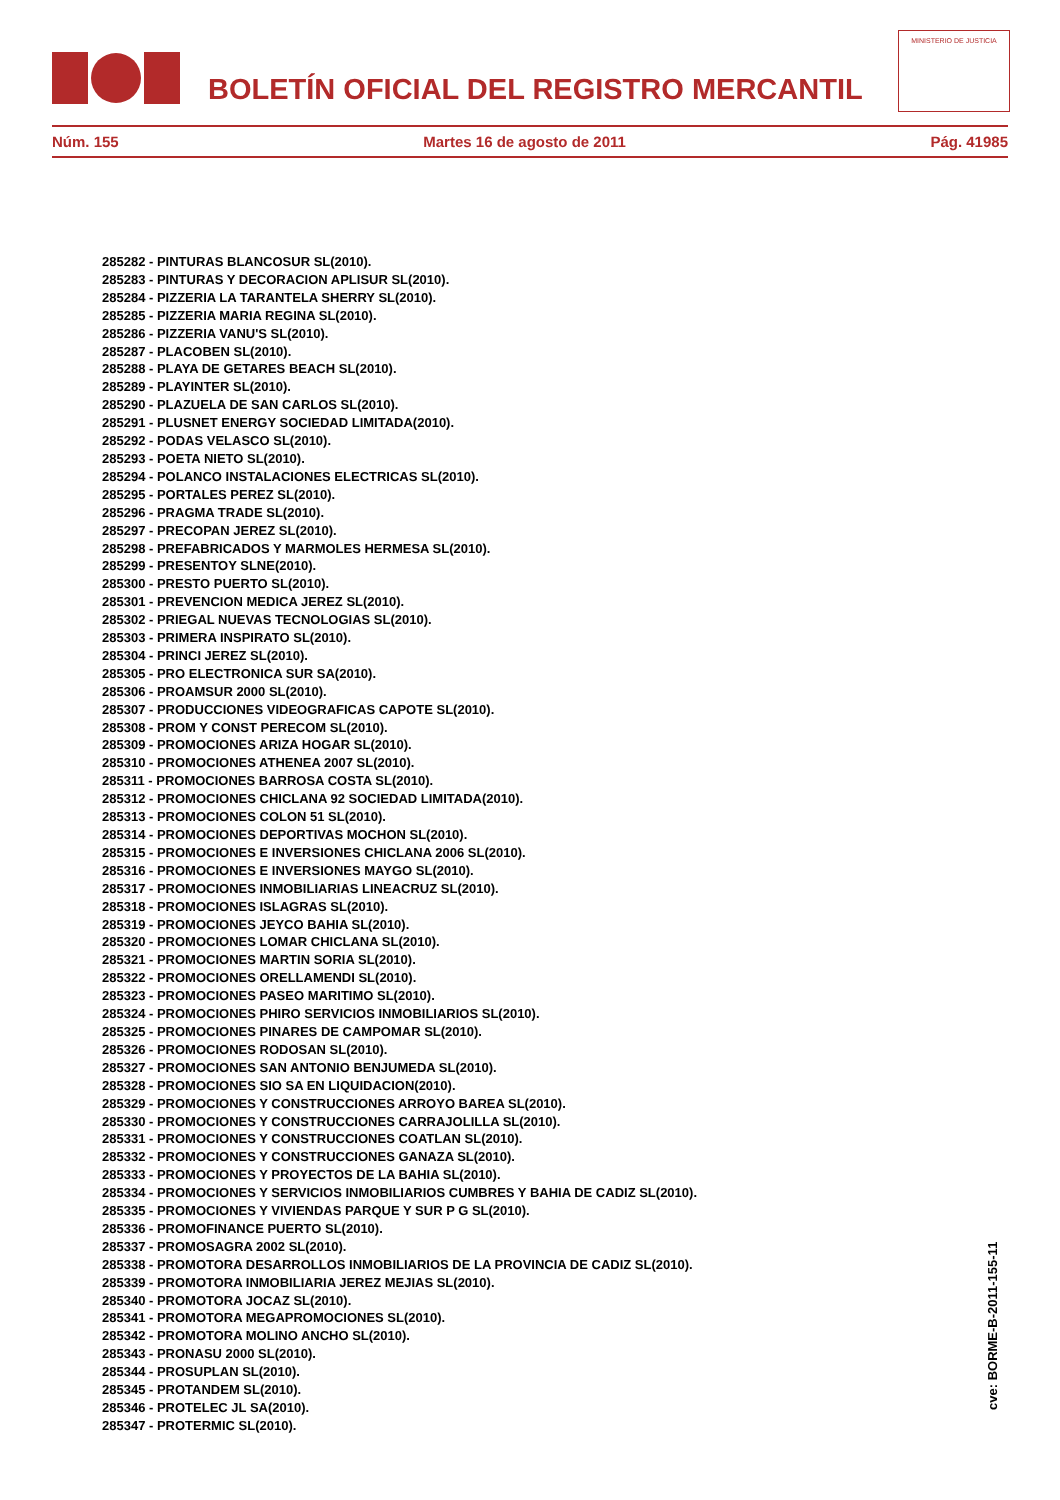BOLETÍN OFICIAL DEL REGISTRO MERCANTIL
MINISTERIO DE JUSTICIA
Núm. 155 Martes 16 de agosto de 2011 Pág. 41985
285282 - PINTURAS BLANCOSUR SL(2010).
285283 - PINTURAS Y DECORACION APLISUR SL(2010).
285284 - PIZZERIA LA TARANTELA SHERRY SL(2010).
285285 - PIZZERIA MARIA REGINA SL(2010).
285286 - PIZZERIA VANU'S SL(2010).
285287 - PLACOBEN SL(2010).
285288 - PLAYA DE GETARES BEACH SL(2010).
285289 - PLAYINTER SL(2010).
285290 - PLAZUELA DE SAN CARLOS SL(2010).
285291 - PLUSNET ENERGY SOCIEDAD LIMITADA(2010).
285292 - PODAS VELASCO SL(2010).
285293 - POETA NIETO SL(2010).
285294 - POLANCO INSTALACIONES ELECTRICAS SL(2010).
285295 - PORTALES PEREZ SL(2010).
285296 - PRAGMA TRADE SL(2010).
285297 - PRECOPAN JEREZ SL(2010).
285298 - PREFABRICADOS Y MARMOLES HERMESA SL(2010).
285299 - PRESENTOY SLNE(2010).
285300 - PRESTO PUERTO SL(2010).
285301 - PREVENCION MEDICA JEREZ SL(2010).
285302 - PRIEGAL NUEVAS TECNOLOGIAS SL(2010).
285303 - PRIMERA INSPIRATO SL(2010).
285304 - PRINCI JEREZ SL(2010).
285305 - PRO ELECTRONICA SUR SA(2010).
285306 - PROAMSUR 2000 SL(2010).
285307 - PRODUCCIONES VIDEOGRAFICAS CAPOTE SL(2010).
285308 - PROM Y CONST PERECOM SL(2010).
285309 - PROMOCIONES ARIZA HOGAR SL(2010).
285310 - PROMOCIONES ATHENEA 2007 SL(2010).
285311 - PROMOCIONES BARROSA COSTA SL(2010).
285312 - PROMOCIONES CHICLANA 92 SOCIEDAD LIMITADA(2010).
285313 - PROMOCIONES COLON 51 SL(2010).
285314 - PROMOCIONES DEPORTIVAS MOCHON SL(2010).
285315 - PROMOCIONES E INVERSIONES CHICLANA 2006 SL(2010).
285316 - PROMOCIONES E INVERSIONES MAYGO SL(2010).
285317 - PROMOCIONES INMOBILIARIAS LINEACRUZ SL(2010).
285318 - PROMOCIONES ISLAGRAS SL(2010).
285319 - PROMOCIONES JEYCO BAHIA SL(2010).
285320 - PROMOCIONES LOMAR CHICLANA SL(2010).
285321 - PROMOCIONES MARTIN SORIA SL(2010).
285322 - PROMOCIONES ORELLAMENDI SL(2010).
285323 - PROMOCIONES PASEO MARITIMO SL(2010).
285324 - PROMOCIONES PHIRO SERVICIOS INMOBILIARIOS SL(2010).
285325 - PROMOCIONES PINARES DE CAMPOMAR SL(2010).
285326 - PROMOCIONES RODOSAN SL(2010).
285327 - PROMOCIONES SAN ANTONIO BENJUMEDA SL(2010).
285328 - PROMOCIONES SIO SA EN LIQUIDACION(2010).
285329 - PROMOCIONES Y CONSTRUCCIONES ARROYO BAREA SL(2010).
285330 - PROMOCIONES Y CONSTRUCCIONES CARRAJOLILLA SL(2010).
285331 - PROMOCIONES Y CONSTRUCCIONES COATLAN SL(2010).
285332 - PROMOCIONES Y CONSTRUCCIONES GANAZA SL(2010).
285333 - PROMOCIONES Y PROYECTOS DE LA BAHIA SL(2010).
285334 - PROMOCIONES Y SERVICIOS INMOBILIARIOS CUMBRES Y BAHIA DE CADIZ SL(2010).
285335 - PROMOCIONES Y VIVIENDAS PARQUE Y SUR P G SL(2010).
285336 - PROMOFINANCE PUERTO SL(2010).
285337 - PROMOSAGRA 2002 SL(2010).
285338 - PROMOTORA DESARROLLOS INMOBILIARIOS DE LA PROVINCIA DE CADIZ SL(2010).
285339 - PROMOTORA INMOBILIARIA JEREZ MEJIAS SL(2010).
285340 - PROMOTORA JOCAZ SL(2010).
285341 - PROMOTORA MEGAPROMOCIONES SL(2010).
285342 - PROMOTORA MOLINO ANCHO SL(2010).
285343 - PRONASU 2000 SL(2010).
285344 - PROSUPLAN SL(2010).
285345 - PROTANDEM SL(2010).
285346 - PROTELEC JL SA(2010).
285347 - PROTERMIC SL(2010).
cve: BORME-B-2011-155-11